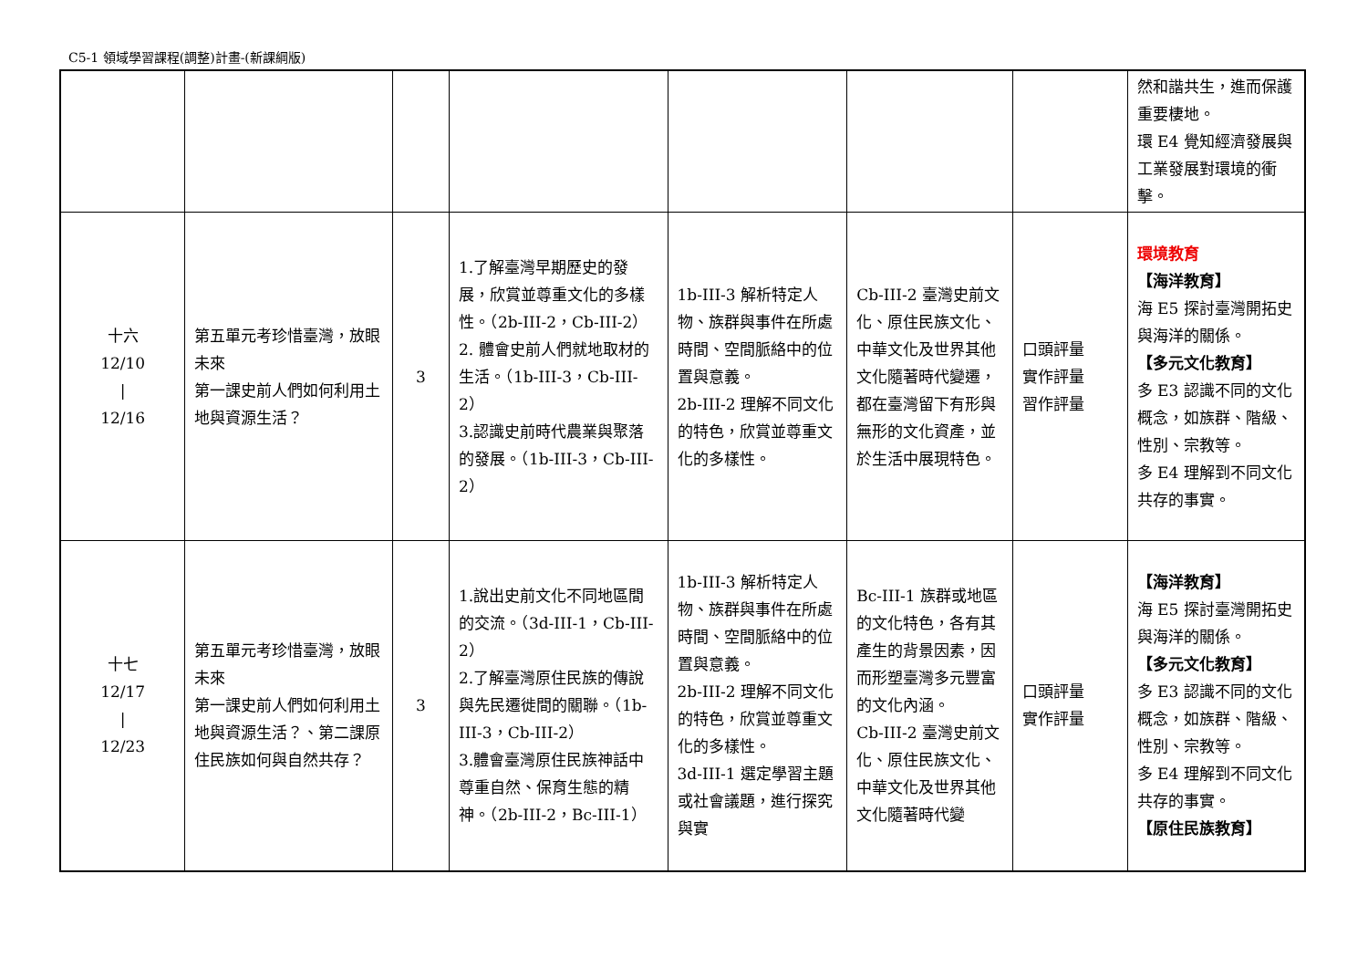C5-1 領域學習課程(調整)計畫-(新課綱版)
| | | | | | | | 然和諧共生，進而保護重要棲地。 環 E4 覺知經濟發展與工業發展對環境的衝擊。 |
| 十六 12/10 / 12/16 | 第五單元考珍惜臺灣，放眼未來 第一課史前人們如何利用土地與資源生活？ | 3 | 1.了解臺灣早期歷史的發展，欣賞並尊重文化的多樣性。（2b-III-2，Cb-III-2） 2. 體會史前人們就地取材的生活。（1b-III-3，Cb-III-2） 3.認識史前時代農業與聚落的發展。（1b-III-3，Cb-III-2） | 1b-III-3 解析特定人物、族群與事件在所處時間、空間脈絡中的位置與意義。 2b-III-2 理解不同文化的特色，欣賞並尊重文化的多樣性。 | Cb-III-2 臺灣史前文化、原住民族文化、中華文化及世界其他文化隨著時代變遷，都在臺灣留下有形與無形的文化資產，並於生活中展現特色。 | 口頭評量 實作評量 習作評量 | 環境教育 【海洋教育】 海 E5 探討臺灣開拓史與海洋的關係。 【多元文化教育】 多 E3 認識不同的文化概念，如族群、階級、性別、宗教等。 多 E4 理解到不同文化共存的事實。 |
| 十七 12/17 / 12/23 | 第五單元考珍惜臺灣，放眼未來 第一課史前人們如何利用土地與資源生活？、第二課原住民族如何與自然共存？ | 3 | 1.說出史前文化不同地區間的交流。（3d-III-1，Cb-III-2） 2.了解臺灣原住民族的傳說與先民遷徙間的關聯。（1b-III-3，Cb-III-2） 3.體會臺灣原住民族神話中尊重自然、保育生態的精神。（2b-III-2，Bc-III-1） | 1b-III-3 解析特定人物、族群與事件在所處時間、空間脈絡中的位置與意義。 2b-III-2 理解不同文化的特色，欣賞並尊重文化的多樣性。 3d-III-1 選定學習主題或社會議題，進行探究與實 | Bc-III-1 族群或地區的文化特色，各有其產生的背景因素，因而形塑臺灣多元豐富的文化內涵。 Cb-III-2 臺灣史前文化、原住民族文化、中華文化及世界其他文化隨著時代變 | 口頭評量 實作評量 | 【海洋教育】 海 E5 探討臺灣開拓史與海洋的關係。 【多元文化教育】 多 E3 認識不同的文化概念，如族群、階級、性別、宗教等。 多 E4 理解到不同文化共存的事實。 【原住民族教育】 |